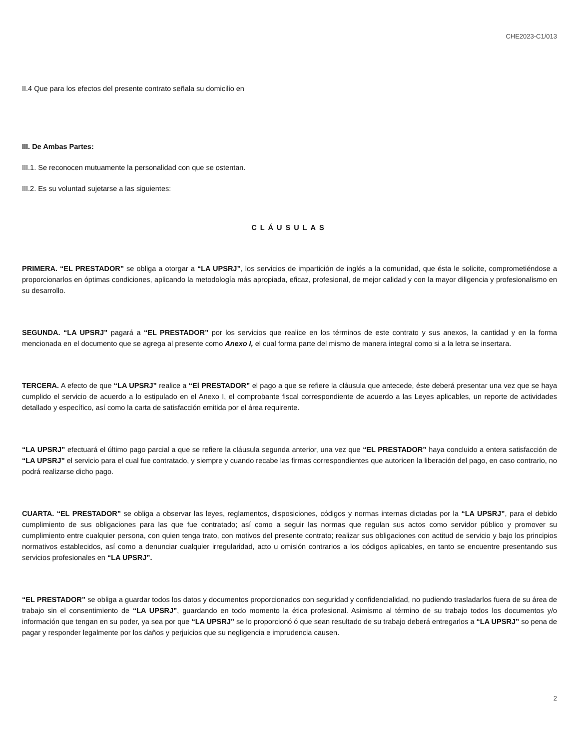CHE2023-C1/013
II.4 Que para los efectos del presente contrato señala su domicilio en
III. De Ambas Partes:
III.1. Se reconocen mutuamente la personalidad con que se ostentan.
III.2. Es su voluntad sujetarse a las siguientes:
CLÁUSULAS
PRIMERA. “EL PRESTADOR” se obliga a otorgar a “LA UPSRJ”, los servicios de impartición de inglés a la comunidad, que ésta le solicite, comprometiéndose a proporcionarlos en óptimas condiciones, aplicando la metodología más apropiada, eficaz, profesional, de mejor calidad y con la mayor diligencia y profesionalismo en su desarrollo.
SEGUNDA. “LA UPSRJ” pagará a “EL PRESTADOR” por los servicios que realice en los términos de este contrato y sus anexos, la cantidad y en la forma mencionada en el documento que se agrega al presente como Anexo I, el cual forma parte del mismo de manera integral como si a la letra se insertara.
TERCERA. A efecto de que “LA UPSRJ” realice a “El PRESTADOR” el pago a que se refiere la cláusula que antecede, éste deberá presentar una vez que se haya cumplido el servicio de acuerdo a lo estipulado en el Anexo I, el comprobante fiscal correspondiente de acuerdo a las Leyes aplicables, un reporte de actividades detallado y específico, así como la carta de satisfacción emitida por el área requirente.
“LA UPSRJ” efectuará el último pago parcial a que se refiere la cláusula segunda anterior, una vez que “EL PRESTADOR” haya concluido a entera satisfacción de “LA UPSRJ” el servicio para el cual fue contratado, y siempre y cuando recabe las firmas correspondientes que autoricen la liberación del pago, en caso contrario, no podrá realizarse dicho pago.
CUARTA. “EL PRESTADOR” se obliga a observar las leyes, reglamentos, disposiciones, códigos y normas internas dictadas por la “LA UPSRJ”, para el debido cumplimiento de sus obligaciones para las que fue contratado; así como a seguir las normas que regulan sus actos como servidor público y promover su cumplimiento entre cualquier persona, con quien tenga trato, con motivos del presente contrato; realizar sus obligaciones con actitud de servicio y bajo los principios normativos establecidos, así como a denunciar cualquier irregularidad, acto u omisión contrarios a los códigos aplicables, en tanto se encuentre presentando sus servicios profesionales en “LA UPSRJ”.
“EL PRESTADOR” se obliga a guardar todos los datos y documentos proporcionados con seguridad y confidencialidad, no pudiendo trasladarlos fuera de su área de trabajo sin el consentimiento de “LA UPSRJ”, guardando en todo momento la ética profesional. Asimismo al término de su trabajo todos los documentos y/o información que tengan en su poder, ya sea por que “LA UPSRJ” se lo proporcionó ó que sean resultado de su trabajo deberá entregarlos a “LA UPSRJ” so pena de pagar y responder legalmente por los daños y perjuicios que su negligencia e imprudencia causen.
2